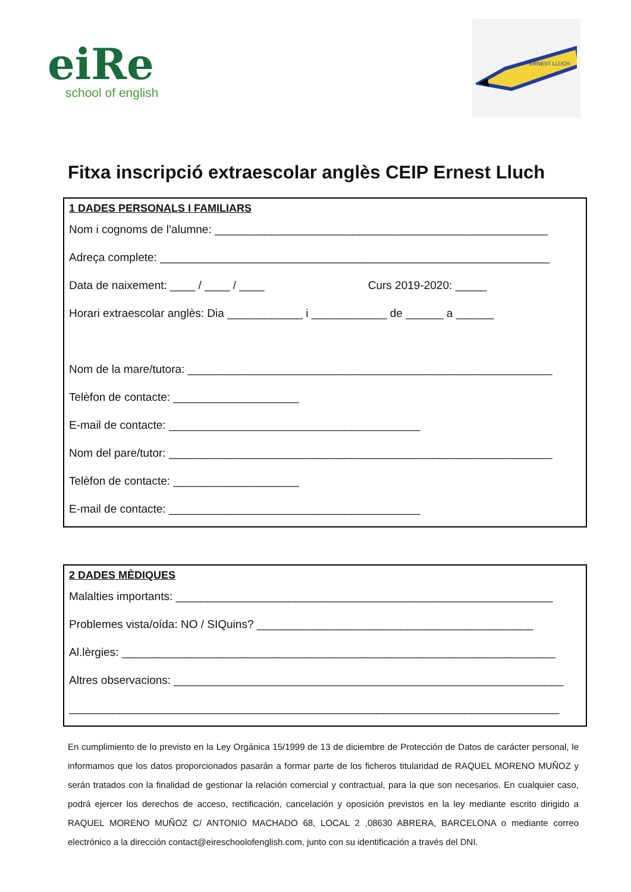eiRe
school of english
ERNEST LLUCH
Fitxa inscripció extraescolar anglès CEIP Ernest Lluch
1 DADES PERSONALS I FAMILIARS
Nom i cognoms de l’alumne: _____________________________________________________
Adreça complete: ______________________________________________________________
Data de naixement: ____ / ____ / ____ Curs 2019-2020: _____
Horari extraescolar anglès: Dia ____________ i ____________ de ______ a ______
Nom de la mare/tutora: __________________________________________________________
Telèfon de contacte: ____________________
E-mail de contacte: ________________________________________
Nom del pare/tutor: _____________________________________________________________
Telèfon de contacte: ____________________
E-mail de contacte: ________________________________________
2 DADES MÈDIQUES
Malalties importants: ____________________________________________________________
Problemes vista/oída: NO / SIQuins? ____________________________________________
Al.lèrgies: _____________________________________________________________________
Altres observacions: ______________________________________________________________
______________________________________________________________________________
En cumplimiento de lo previsto en la Ley Orgánica 15/1999 de 13 de diciembre de Protección de Datos de carácter personal, le informamos que los datos proporcionados pasarán a formar parte de los ficheros titularidad de RAQUEL MORENO MUÑOZ y serán tratados con la finalidad de gestionar la relación comercial y contractual, para la que son necesarios. En cualquier caso, podrá ejercer los derechos de acceso, rectificación, cancelación y oposición previstos en la ley mediante escrito dirigido a RAQUEL MORENO MUÑOZ C/ ANTONIO MACHADO 68, LOCAL 2 ,08630 ABRERA, BARCELONA o mediante correo electrónico a la dirección contact@eireschoolofenglish.com, junto con su identificación a través del DNI.